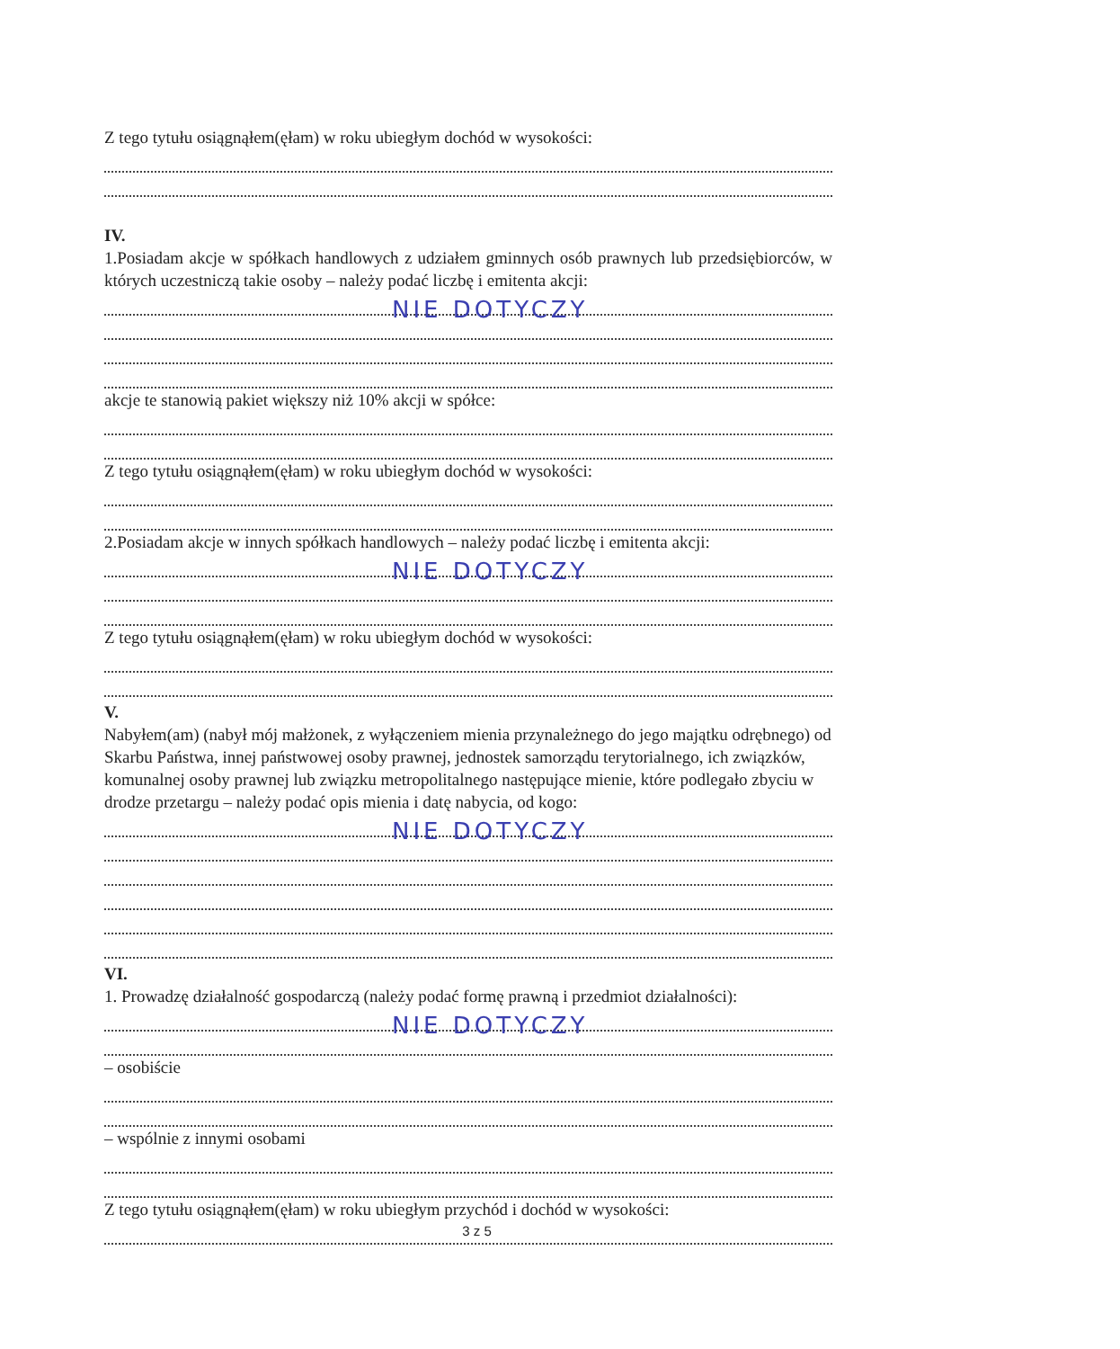Z tego tytułu osiągnąłem(ęłam) w roku ubiegłym dochód w wysokości:
IV.
1.Posiadam akcje w spółkach handlowych z udziałem gminnych osób prawnych lub przedsiębiorców, w których uczestniczą takie osoby – należy podać liczbę i emitenta akcji:
NIE DOTYCZY
akcje te stanowią pakiet większy niż 10% akcji w spółce:
Z tego tytułu osiągnąłem(ęłam) w roku ubiegłym dochód w wysokości:
2.Posiadam akcje w innych spółkach handlowych – należy podać liczbę i emitenta akcji:
NIE DOTYCZY
Z tego tytułu osiągnąłem(ęłam) w roku ubiegłym dochód w wysokości:
V.
Nabyłem(am) (nabył mój małżonek, z wyłączeniem mienia przynależnego do jego majątku odrębnego) od Skarbu Państwa, innej państwowej osoby prawnej, jednostek samorządu terytorialnego, ich związków, komunalnej osoby prawnej lub związku metropolitalnego następujące mienie, które podlegało zbyciu w drodze przetargu – należy podać opis mienia i datę nabycia, od kogo:
NIE DOTYCZY
VI.
1. Prowadzę działalność gospodarczą (należy podać formę prawną i przedmiot działalności):
NIE DOTYCZY
– osobiście
– wspólnie z innymi osobami
Z tego tytułu osiągnąłem(ęłam) w roku ubiegłym przychód i dochód w wysokości:
3 z 5